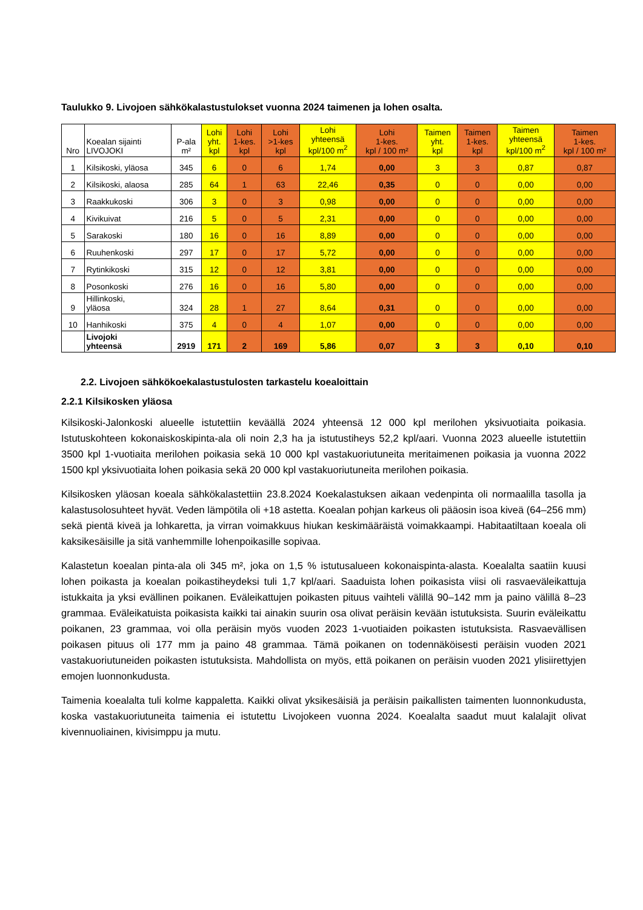Taulukko 9. Livojoen sähkökalastustulokset vuonna 2024 taimenen ja lohen osalta.
| Nro | Koealan sijainti LIVOJOKI | P-ala m² | Lohi yht. kpl | Lohi 1-kes. kpl | Lohi >1-kes kpl | Lohi yhteensä kpl/100 m<sup>2</sup> | Lohi 1-kes. kpl / 100 m² | Taimen yht. kpl | Taimen 1-kes. kpl | Taimen yhteensä kpl/100 m<sup>2</sup> | Taimen 1-kes. kpl / 100 m² |
| --- | --- | --- | --- | --- | --- | --- | --- | --- | --- | --- | --- |
| 1 | Kilsikoski, yläosa | 345 | 6 | 0 | 6 | 1,74 | 0,00 | 3 | 3 | 0,87 | 0,87 |
| 2 | Kilsikoski, alaosa | 285 | 64 | 1 | 63 | 22,46 | 0,35 | 0 | 0 | 0,00 | 0,00 |
| 3 | Raakkukoski | 306 | 3 | 0 | 3 | 0,98 | 0,00 | 0 | 0 | 0,00 | 0,00 |
| 4 | Kivikuivat | 216 | 5 | 0 | 5 | 2,31 | 0,00 | 0 | 0 | 0,00 | 0,00 |
| 5 | Sarakoski | 180 | 16 | 0 | 16 | 8,89 | 0,00 | 0 | 0 | 0,00 | 0,00 |
| 6 | Ruuhenkoski | 297 | 17 | 0 | 17 | 5,72 | 0,00 | 0 | 0 | 0,00 | 0,00 |
| 7 | Rytinkikoski | 315 | 12 | 0 | 12 | 3,81 | 0,00 | 0 | 0 | 0,00 | 0,00 |
| 8 | Posonkoski | 276 | 16 | 0 | 16 | 5,80 | 0,00 | 0 | 0 | 0,00 | 0,00 |
| 9 | Hillinkoski, yläosa | 324 | 28 | 1 | 27 | 8,64 | 0,31 | 0 | 0 | 0,00 | 0,00 |
| 10 | Hanhikoski | 375 | 4 | 0 | 4 | 1,07 | 0,00 | 0 | 0 | 0,00 | 0,00 |
| | Livojoki yhteensä | 2919 | 171 | 2 | 169 | 5,86 | 0,07 | 3 | 3 | 0,10 | 0,10 |
2.2. Livojoen sähkökoekalastustulosten tarkastelu koealoittain
2.2.1 Kilsikosken yläosa
Kilsikoski-Jalonkoski alueelle istutettiin keväällä 2024 yhteensä 12 000 kpl merilohen yksivuotiaita poikasia. Istutuskohteen kokonaiskoskipinta-ala oli noin 2,3 ha ja istutustiheys 52,2 kpl/aari. Vuonna 2023 alueelle istutettiin 3500 kpl 1-vuotiaita merilohen poikasia sekä 10 000 kpl vastakuoriutuneita meritaimenen poikasia ja vuonna 2022 1500 kpl yksivuotiaita lohen poikasia sekä 20 000 kpl vastakuoriutuneita merilohen poikasia.
Kilsikosken yläosan koeala sähkökalastettiin 23.8.2024 Koekalastuksen aikaan vedenpinta oli normaalilla tasolla ja kalastusolosuhteet hyvät. Veden lämpötila oli +18 astetta. Koealan pohjan karkeus oli pääosin isoa kiveä (64–256 mm) sekä pientä kiveä ja lohkaretta, ja virran voimakkuus hiukan keskimääräistä voimakkaampi. Habitaatiltaan koeala oli kaksikesäisille ja sitä vanhemmille lohenpoikasille sopivaa.
Kalastetun koealan pinta-ala oli 345 m², joka on 1,5 % istutusalueen kokonaispinta-alasta. Koealalta saatiin kuusi lohen poikasta ja koealan poikastiheydeksi tuli 1,7 kpl/aari. Saaduista lohen poikasista viisi oli rasvaeväleikattuja istukkaita ja yksi evällinen poikanen. Eväleikattujen poikasten pituus vaihteli välillä 90–142 mm ja paino välillä 8–23 grammaa. Eväleikatuista poikasista kaikki tai ainakin suurin osa olivat peräisin kevään istutuksista. Suurin eväleikattu poikanen, 23 grammaa, voi olla peräisin myös vuoden 2023 1-vuotiaiden poikasten istutuksista. Rasvaevällisen poikasen pituus oli 177 mm ja paino 48 grammaa. Tämä poikanen on todennäköisesti peräisin vuoden 2021 vastakuoriutuneiden poikasten istutuksista. Mahdollista on myös, että poikanen on peräisin vuoden 2021 ylisiirettyjen emojen luonnonkudusta.
Taimenia koealalta tuli kolme kappaletta. Kaikki olivat yksikesäisiä ja peräisin paikallisten taimenten luonnonkudusta, koska vastakuoriutuneita taimenia ei istutettu Livojokeen vuonna 2024. Koealalta saadut muut kalalajit olivat kivennuoliainen, kivisimppu ja mutu.